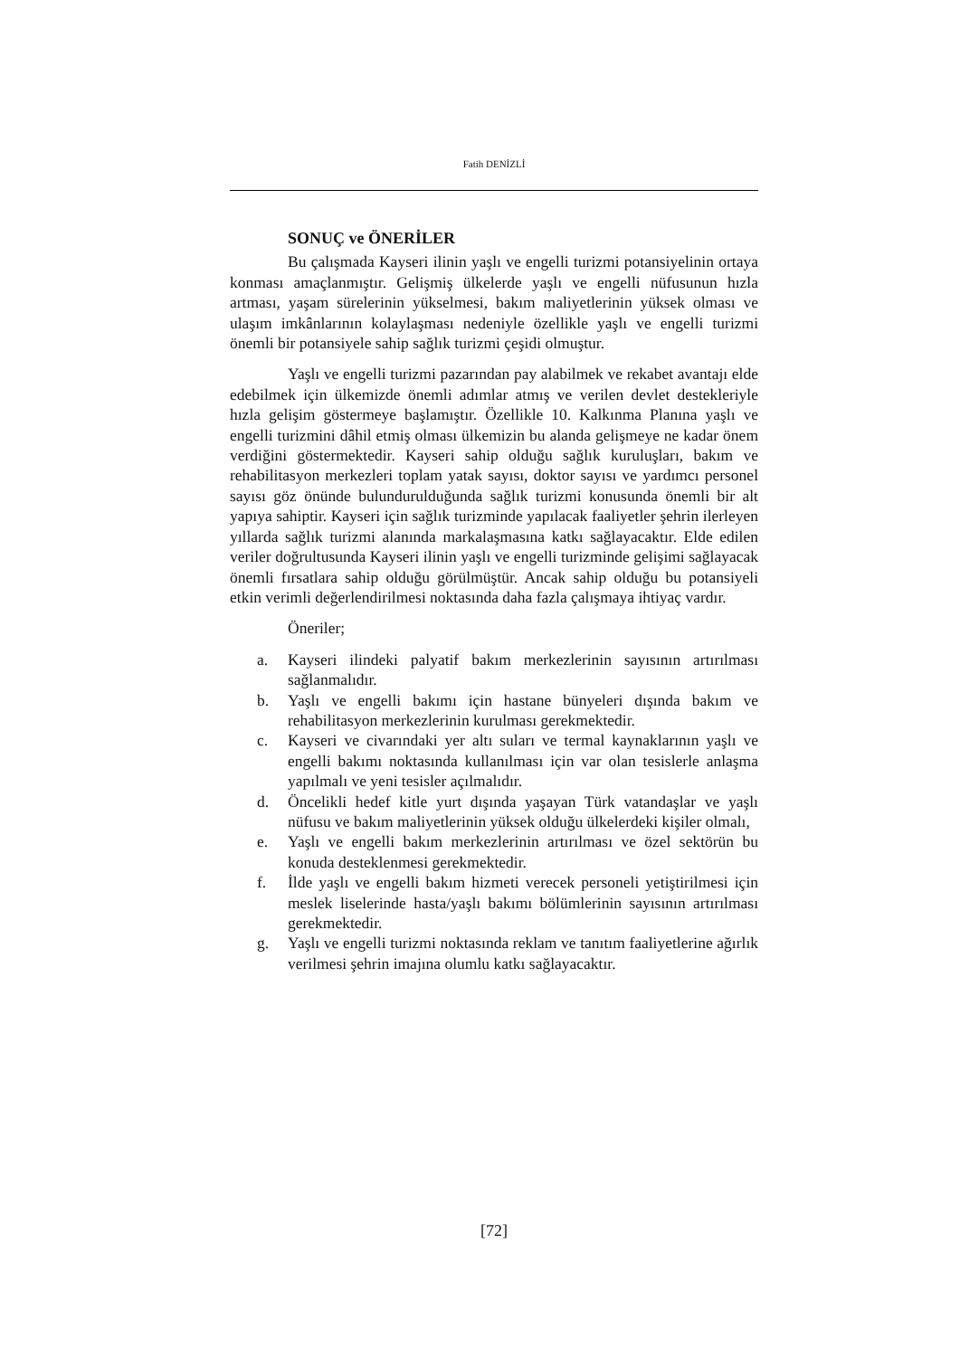Fatih DENİZLİ
SONUÇ ve ÖNERİLER
Bu çalışmada Kayseri ilinin yaşlı ve engelli turizmi potansiyelinin ortaya konması amaçlanmıştır. Gelişmiş ülkelerde yaşlı ve engelli nüfusunun hızla artması, yaşam sürelerinin yükselmesi, bakım maliyetlerinin yüksek olması ve ulaşım imkânlarının kolaylaşması nedeniyle özellikle yaşlı ve engelli turizmi önemli bir potansiyele sahip sağlık turizmi çeşidi olmuştur.
Yaşlı ve engelli turizmi pazarından pay alabilmek ve rekabet avantajı elde edebilmek için ülkemizde önemli adımlar atmış ve verilen devlet destekleriyle hızla gelişim göstermeye başlamıştır. Özellikle 10. Kalkınma Planına yaşlı ve engelli turizmini dâhil etmiş olması ülkemizin bu alanda gelişmeye ne kadar önem verdiğini göstermektedir. Kayseri sahip olduğu sağlık kuruluşları, bakım ve rehabilitasyon merkezleri toplam yatak sayısı, doktor sayısı ve yardımcı personel sayısı göz önünde bulundurulduğunda sağlık turizmi konusunda önemli bir alt yapıya sahiptir. Kayseri için sağlık turizminde yapılacak faaliyetler şehrin ilerleyen yıllarda sağlık turizmi alanında markalaşmasına katkı sağlayacaktır. Elde edilen veriler doğrultusunda Kayseri ilinin yaşlı ve engelli turizminde gelişimi sağlayacak önemli fırsatlara sahip olduğu görülmüştür. Ancak sahip olduğu bu potansiyeli etkin verimli değerlendirilmesi noktasında daha fazla çalışmaya ihtiyaç vardır.
Öneriler;
a. Kayseri ilindeki palyatif bakım merkezlerinin sayısının artırılması sağlanmalıdır.
b. Yaşlı ve engelli bakımı için hastane bünyeleri dışında bakım ve rehabilitasyon merkezlerinin kurulması gerekmektedir.
c. Kayseri ve civarındaki yer altı suları ve termal kaynaklarının yaşlı ve engelli bakımı noktasında kullanılması için var olan tesislerle anlaşma yapılmalı ve yeni tesisler açılmalıdır.
d. Öncelikli hedef kitle yurt dışında yaşayan Türk vatandaşlar ve yaşlı nüfusu ve bakım maliyetlerinin yüksek olduğu ülkelerdeki kişiler olmalı,
e. Yaşlı ve engelli bakım merkezlerinin artırılması ve özel sektörün bu konuda desteklenmesi gerekmektedir.
f. İlde yaşlı ve engelli bakım hizmeti verecek personeli yetiştirilmesi için meslek liselerinde hasta/yaşlı bakımı bölümlerinin sayısının artırılması gerekmektedir.
g. Yaşlı ve engelli turizmi noktasında reklam ve tanıtım faaliyetlerine ağırlık verilmesi şehrin imajına olumlu katkı sağlayacaktır.
[72]